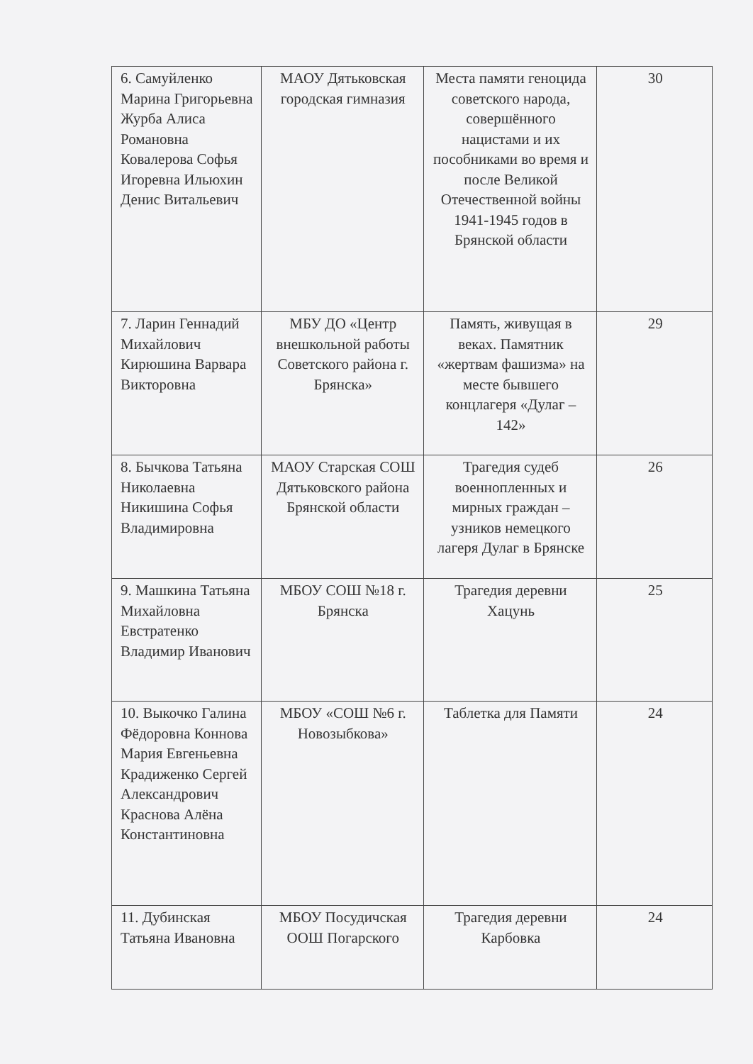| 6. Самуйленко Марина Григорьевна Журба Алиса Романовна Ковалерова Софья Игоревна Ильюхин Денис Витальевич | МАОУ Дятьковская городская гимназия | Места памяти геноцида советского народа, совершённого нацистами и их пособниками во время и после Великой Отечественной войны 1941-1945 годов в Брянской области | 30 |
| 7. Ларин Геннадий Михайлович Кирюшина Варвара Викторовна | МБУ ДО «Центр внешкольной работы Советского района г. Брянска» | Память, живущая в веках. Памятник «жертвам фашизма» на месте бывшего концлагеря «Дулаг – 142» | 29 |
| 8. Бычкова Татьяна Николаевна Никишина Софья Владимировна | МАОУ Старская СОШ Дятьковского района Брянской области | Трагедия судеб военнопленных и мирных граждан – узников немецкого лагеря Дулаг в Брянске | 26 |
| 9. Машкина Татьяна Михайловна Евстратенко Владимир Иванович | МБОУ СОШ №18 г. Брянска | Трагедия деревни Хацунь | 25 |
| 10. Выкочко Галина Фёдоровна Коннова Мария Евгеньевна Крадиженко Сергей Александрович Краснова Алёна Константиновна | МБОУ «СОШ №6 г. Новозыбкова» | Таблетка для Памяти | 24 |
| 11. Дубинская Татьяна Ивановна | МБОУ Посудичская ООШ Погарского | Трагедия деревни Карбовка | 24 |